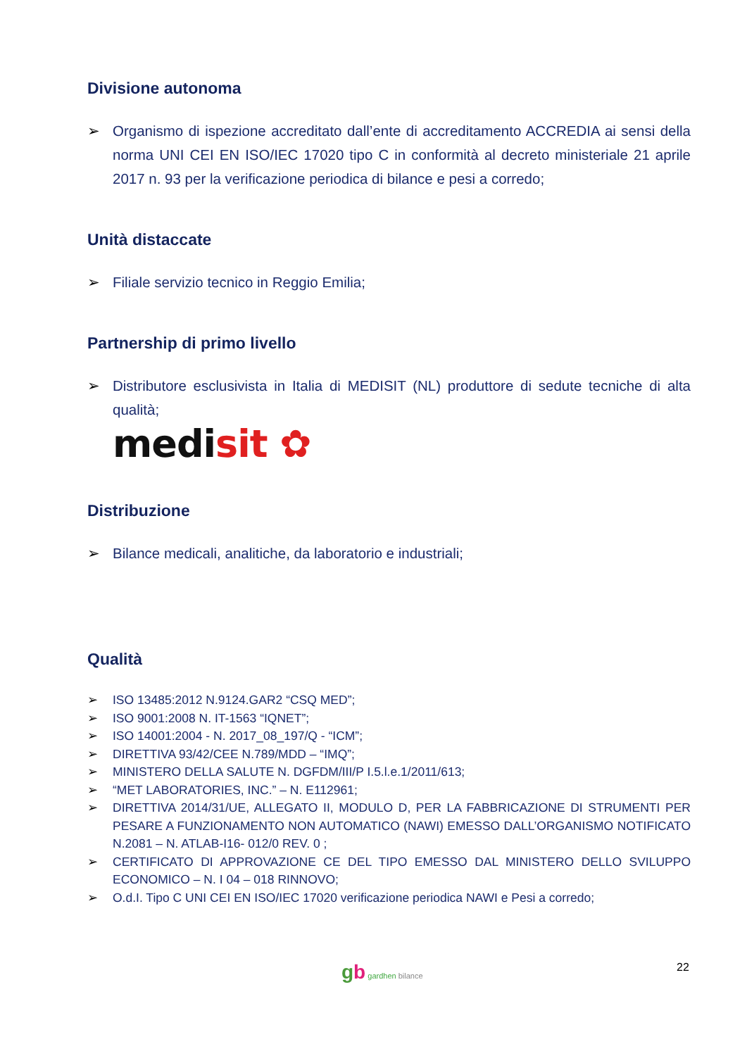Divisione autonoma
➢ Organismo di ispezione accreditato dall’ente di accreditamento ACCREDIA ai sensi della norma UNI CEI EN ISO/IEC 17020 tipo C in conformità al decreto ministeriale 21 aprile 2017 n. 93 per la verificazione periodica di bilance e pesi a corredo;
Unità distaccate
➢ Filiale servizio tecnico in Reggio Emilia;
Partnership di primo livello
➢ Distributore esclusivista in Italia di MEDISIT (NL) produttore di sedute tecniche di alta qualità;
medi sit ✿
Distribuzione
➢ Bilance medicali, analitiche, da laboratorio e industriali;
Qualità
➢ ISO 13485:2012 N.9124.GAR2 “CSQ MED”;
➢ ISO 9001:2008 N. IT-1563 “IQNET”;
➢ ISO 14001:2004 - N. 2017_08_197/Q - “ICM”;
➢ DIRETTIVA 93/42/CEE N.789/MDD – “IMQ”;
➢ MINISTERO DELLA SALUTE N. DGFDM/III/P I.5.l.e.1/2011/613;
➢ “MET LABORATORIES, INC.” – N. E112961;
➢ DIRETTIVA 2014/31/UE, ALLEGATO II, MODULO D, PER LA FABBRICAZIONE DI STRUMENTI PER PESARE A FUNZIONAMENTO NON AUTOMATICO (NAWI) EMESSO DALL’ORGANISMO NOTIFICATO N.2081 – N. ATLAB-I16- 012/0 REV. 0 ;
➢ CERTIFICATO DI APPROVAZIONE CE DEL TIPO EMESSO DAL MINISTERO DELLO SVILUPPO ECONOMICO – N. I 04 – 018 RINNOVO;
➢ O.d.I. Tipo C UNI CEI EN ISO/IEC 17020 verificazione periodica NAWI e Pesi a corredo;
gb gardhen bilance 22